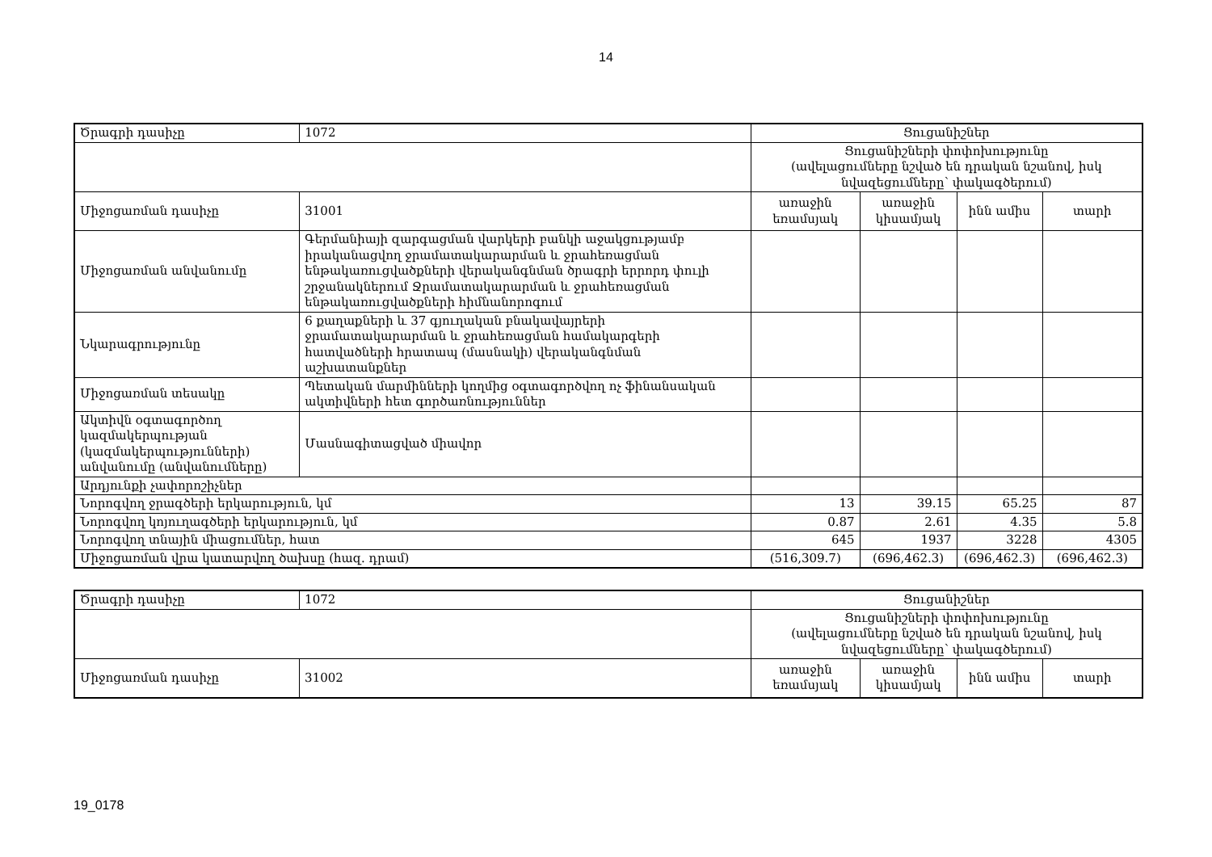14
| Ծրագրի դասիչը | 1072 | Ցուցանիշներ | | | |
| | | Ցուցանիշների փոփոխությունը (ավելացումները նշված են դրական նշանով, իսկ նվազեցումները՝ փակագծերում) | | | |
| Միջոցառման դասիչը | 31001 | առաջին եռամսյակ | առաջին կիսամյակ | ինն ամիս | տարի |
| Միջոցառման անվանումը | Գերմանիայի զարգացման վարկերի բանկի աջակցությամբ իրականացվող ջրամատակարարման և ջրահեռացման ենթակառուցվածքների վերականգնման ծրագրի երրորդ փուլի շրջանակներում Ջրամատակարարման և ջրահեռացման ենթակառուցվածքների հիմնանորոգում | | | | |
| Նկարագրությունը | 6 քաղաքների և 37 գյուղական բնակավայրերի ջրամատակարարման և ջրահեռացման համակարգերի հատվածների հրատապ (մասնակի) վերականգնման աշխատանքներ | | | | |
| Միջոցառման տեսակը | Պետական մարմինների կողմից օգտագործվող ոչ ֆինանսական ակտիվների հետ գործառնություններ | | | | |
| Ակտիվն օգտագործող կազմակերպության (կազմակերպությունների) անվանումը (անվանումները) | Մասնագիտացված միավոր | | | | |
| Արդյունքի չափորոշիչներ | | | | | |
| Նորոգվող ջրագծերի երկարություն, կմ | | 13 | 39.15 | 65.25 | 87 |
| Նորոգվող կոյուղագծերի երկարություն, կմ | | 0.87 | 2.61 | 4.35 | 5.8 |
| Նորոգվող տնային միացումներ, հատ | | 645 | 1937 | 3228 | 4305 |
| Միջոցառման վրա կատարվող ծախսը (հազ. դրամ) | | (516,309.7) | (696,462.3) | (696,462.3) | (696,462.3) |
| Ծրագրի դասիչը | 1072 | Ցուցանիշներ | | | |
| | | Ցուցանիշների փոփոխությունը (ավելացումները նշված են դրական նշանով, իսկ նվազեցումները՝ փակագծերում) | | | |
| Միջոցառման դասիչը | 31002 | առաջին եռամսյակ | առաջին կիսամյակ | ինն ամիս | տարի |
19_0178